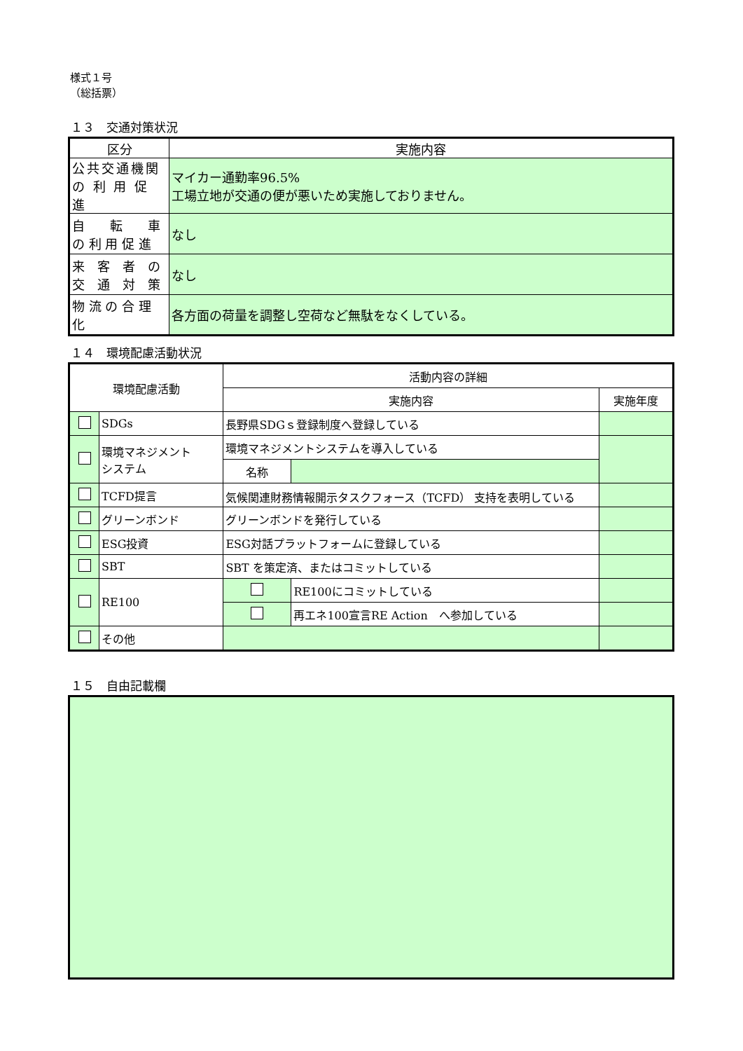様式１号
（総括票）
１３　交通対策状況
| 区分 | 実施内容 |
| 公共交通機関 の 利 用 促 進 | マイカー通勤率96.5% 工場立地が交通の便が悪いため実施しておりません。 |
| 自 転 車 の 利 用 促 進 | なし |
| 来 客 者 の 交 通 対 策 | なし |
| 物 流 の 合 理 化 | 各方面の荷量を調整し空荷など無駄をなくしている。 |
１４　環境配慮活動状況
| 環境配慮活動 | | 活動内容の詳細 | | |
| --- | --- | --- | --- | --- |
| | | 実施内容 | | 実施年度 |
| | SDGs | 長野県SDGｓ登録制度へ登録している | | |
| | 環境マネジメント システム | 環境マネジメントシステムを導入している | | |
| | | 名称 | | |
| | TCFD提言 | 気候関連財務情報開示タスクフォース（TCFD） 支持を表明している | | |
| | グリーンボンド | グリーンボンドを発行している | | |
| | ESG投資 | ESG対話プラットフォームに登録している | | |
| | SBT | SBT を策定済、またはコミットしている | | |
| | RE100 | | RE100にコミットしている | |
| | | | 再エネ100宣言RE Action へ参加している | |
| | その他 | | | |
１５　自由記載欄